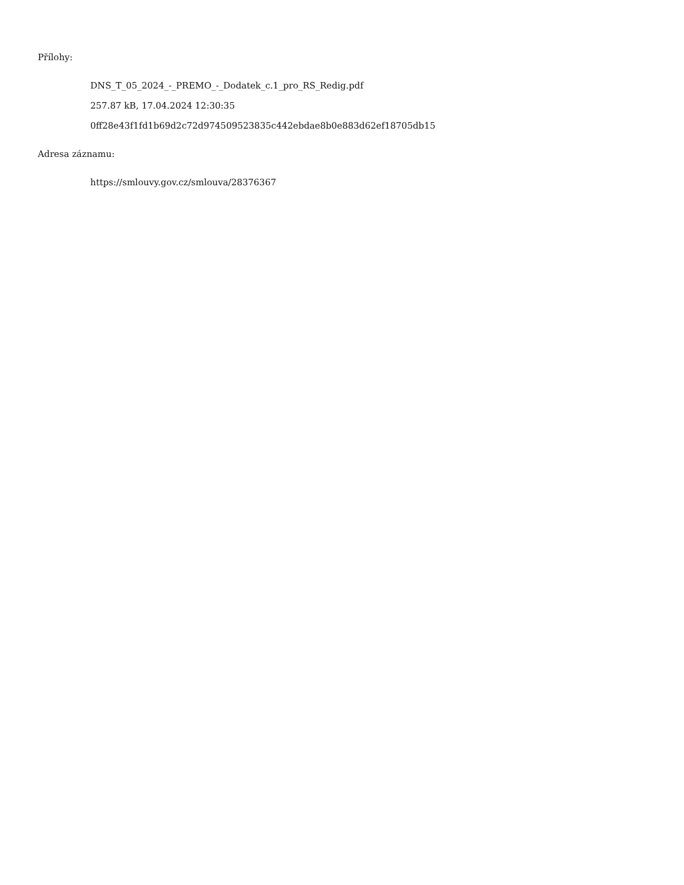Přílohy:
DNS_T_05_2024_-_PREMO_-_Dodatek_c.1_pro_RS_Redig.pdf
257.87 kB, 17.04.2024 12:30:35
0ff28e43f1fd1b69d2c72d974509523835c442ebdae8b0e883d62ef18705db15
Adresa záznamu:
https://smlouvy.gov.cz/smlouva/28376367